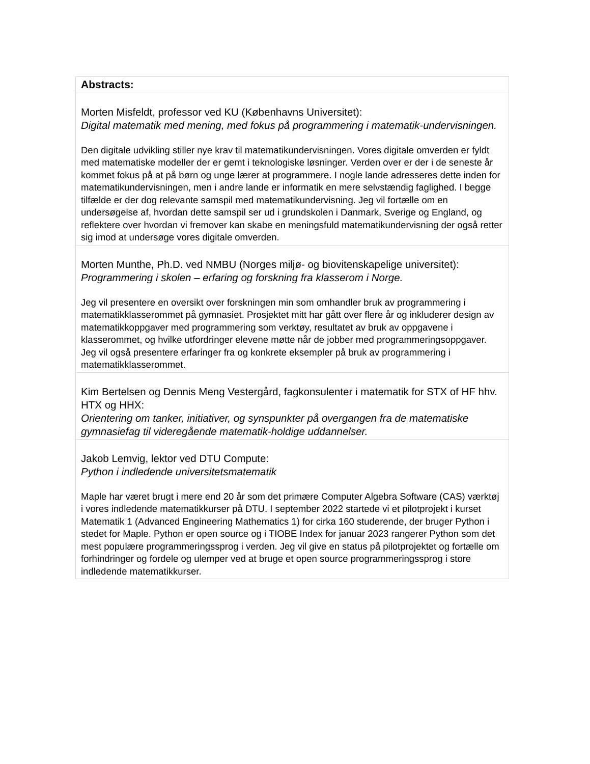| Abstracts: |
| Morten Misfeldt, professor ved KU (Københavns Universitet): Digital matematik med mening, med fokus på programmering i matematik-undervisningen. Den digitale udvikling stiller nye krav til matematikundervisningen. Vores digitale omverden er fyldt med matematiske modeller der er gemt i teknologiske løsninger. Verden over er der i de seneste år kommet fokus på at på børn og unge lærer at programmere. I nogle lande adresseres dette inden for matematikundervisningen, men i andre lande er informatik en mere selvstændig faglighed. I begge tilfælde er der dog relevante samspil med matematikundervisning. Jeg vil fortælle om en undersøgelse af, hvordan dette samspil ser ud i grundskolen i Danmark, Sverige og England, og reflektere over hvordan vi fremover kan skabe en meningsfuld matematikundervisning der også retter sig imod at undersøge vores digitale omverden. |
| Morten Munthe, Ph.D. ved NMBU (Norges miljø- og biovitenskapelige universitet): Programmering i skolen – erfaring og forskning fra klasserom i Norge. Jeg vil presentere en oversikt over forskningen min som omhandler bruk av programmering i matematikklasserommet på gymnasiet. Prosjektet mitt har gått over flere år og inkluderer design av matematikkoppgaver med programmering som verktøy, resultatet av bruk av oppgavene i klasserommet, og hvilke utfordringer elevene møtte når de jobber med programmeringsoppgaver. Jeg vil også presentere erfaringer fra og konkrete eksempler på bruk av programmering i matematikklasserommet. |
| Kim Bertelsen og Dennis Meng Vestergård, fagkonsulenter i matematik for STX of HF hhv. HTX og HHX: Orientering om tanker, initiativer, og synspunkter på overgangen fra de matematiske gymnasiefag til videregående matematik-holdige uddannelser. |
| Jakob Lemvig, lektor ved DTU Compute: Python i indledende universitetsmatematik Maple har været brugt i mere end 20 år som det primære Computer Algebra Software (CAS) værktøj i vores indledende matematikkurser på DTU. I september 2022 startede vi et pilotprojekt i kurset Matematik 1 (Advanced Engineering Mathematics 1) for cirka 160 studerende, der bruger Python i stedet for Maple. Python er open source og i TIOBE Index for januar 2023 rangerer Python som det mest populære programmeringssprog i verden. Jeg vil give en status på pilotprojektet og fortælle om forhindringer og fordele og ulemper ved at bruge et open source programmeringssprog i store indledende matematikkurser. |